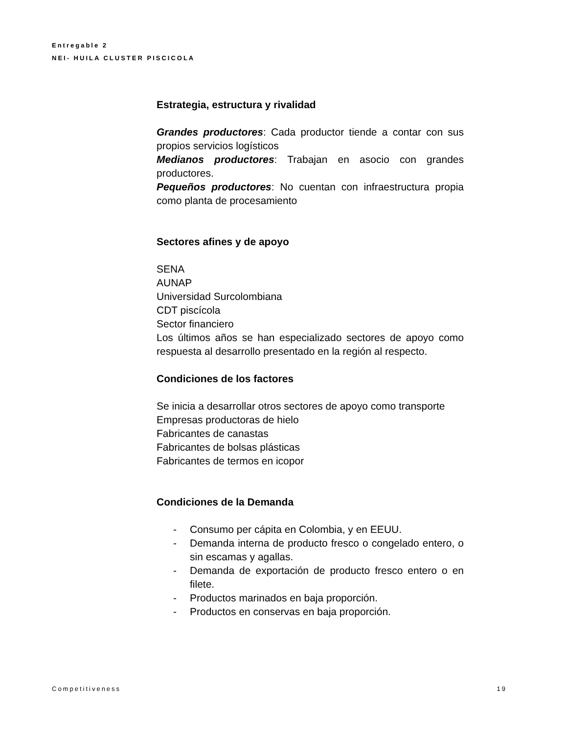Entregable 2
NEI- HUILA CLUSTER PISCICOLA
Estrategia, estructura y rivalidad
Grandes productores: Cada productor tiende a contar con sus propios servicios logísticos
Medianos productores: Trabajan en asocio con grandes productores.
Pequeños productores: No cuentan con infraestructura propia como planta de procesamiento
Sectores afines y de apoyo
SENA
AUNAP
Universidad Surcolombiana
CDT piscícola
Sector financiero
Los últimos años se han especializado sectores de apoyo como respuesta al desarrollo presentado en la región al respecto.
Condiciones de los factores
Se inicia a desarrollar otros sectores de apoyo como transporte
Empresas productoras de hielo
Fabricantes de canastas
Fabricantes de bolsas plásticas
Fabricantes de termos en icopor
Condiciones de la Demanda
- Consumo per cápita en Colombia, y en EEUU.
- Demanda interna de producto fresco o congelado entero, o sin escamas y agallas.
- Demanda de exportación de producto fresco entero o en filete.
- Productos marinados en baja proporción.
- Productos en conservas en baja proporción.
Competitiveness 19